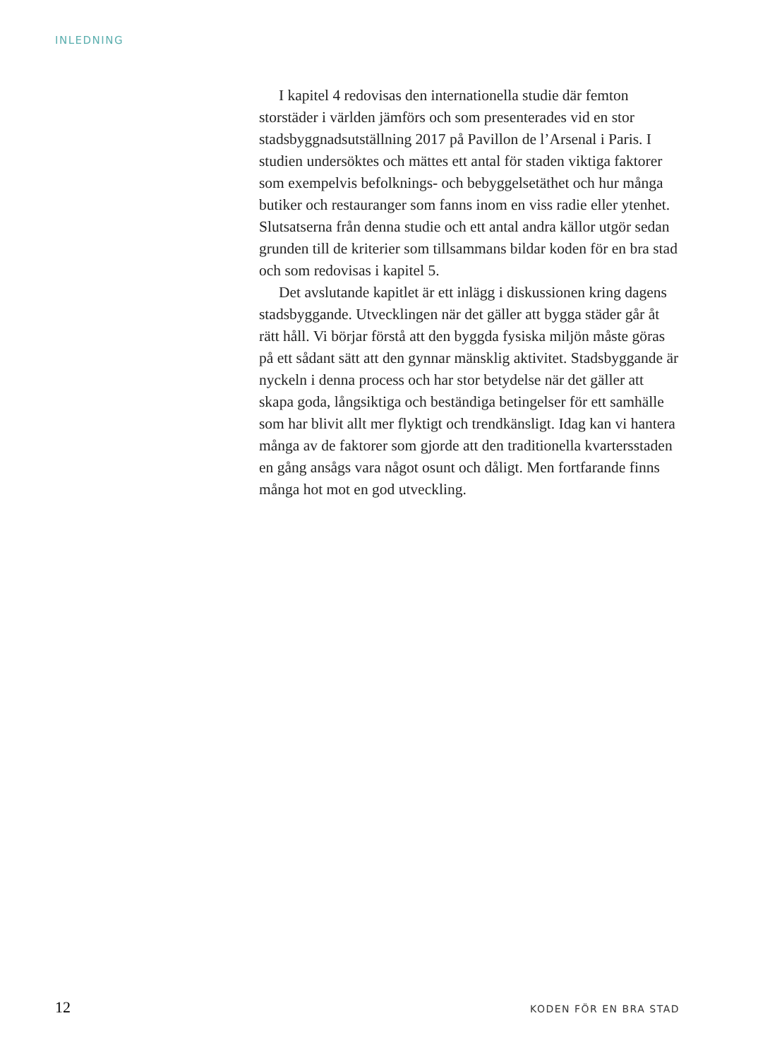INLEDNING
I kapitel 4 redovisas den internationella studie där femton storstäder i världen jämförs och som presenterades vid en stor stadsbyggnadsutställning 2017 på Pavillon de l’Arsenal i Paris. I studien undersöktes och mättes ett antal för staden viktiga faktorer som exempelvis befolknings- och bebyggelsetäthet och hur många butiker och restauranger som fanns inom en viss radie eller ytenhet. Slutsatserna från denna studie och ett antal andra källor utgör sedan grunden till de kriterier som tillsammans bildar koden för en bra stad och som redovisas i kapitel 5.
Det avslutande kapitlet är ett inlägg i diskussionen kring dagens stadsbyggande. Utvecklingen när det gäller att bygga städer går åt rätt håll. Vi börjar förstå att den byggda fysiska miljön måste göras på ett sådant sätt att den gynnar mänsklig aktivitet. Stadsbyggande är nyckeln i denna process och har stor betydelse när det gäller att skapa goda, långsiktiga och beständiga betingelser för ett samhälle som har blivit allt mer flyktigt och trendkänsligt. Idag kan vi hantera många av de faktorer som gjorde att den traditionella kvartersstaden en gång ansågs vara något osunt och dåligt. Men fortfarande finns många hot mot en god utveckling.
12 KODEN FÖR EN BRA STAD